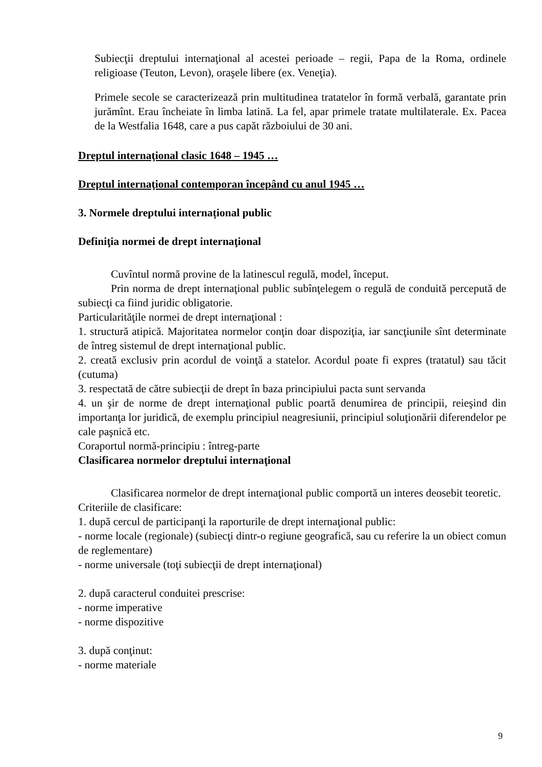Subiecţii dreptului internaţional al acestei perioade – regii, Papa de la Roma, ordinele religioase (Teuton, Levon), oraşele libere (ex. Veneţia).
Primele secole se caracterizează prin multitudinea tratatelor în formă verbală, garantate prin jurămînt. Erau încheiate în limba latină. La fel, apar primele tratate multilaterale. Ex. Pacea de la Westfalia 1648, care a pus capăt războiului de 30 ani.
Dreptul internaţional clasic 1648 – 1945 …
Dreptul internaţional contemporan începând cu anul 1945 …
3. Normele dreptului internațional public
Definiţia normei de drept internaţional
Cuvîntul normă provine de la latinescul regulă, model, început.
Prin norma de drept internaţional public subînţelegem o regulă de conduită percepută de subiecţi ca fiind juridic obligatorie.
Particularităţile normei de drept internaţional :
1. structură atipică. Majoritatea normelor conţin doar dispoziţia, iar sancţiunile sînt determinate de întreg sistemul de drept internaţional public.
2. creată exclusiv prin acordul de voinţă a statelor. Acordul poate fi expres (tratatul) sau tăcit (cutuma)
3. respectată de către subiecţii de drept în baza principiului pacta sunt servanda
4. un şir de norme de drept internaţional public poartă denumirea de principii, reieşind din importanţa lor juridică, de exemplu principiul neagresiunii, principiul soluţionării diferendelor pe cale paşnică etc.
Coraportul normă-principiu : întreg-parte
Clasificarea normelor dreptului internaţional
Clasificarea normelor de drept internaţional public comportă un interes deosebit teoretic.
Criteriile de clasificare:
1. după cercul de participanţi la raporturile de drept internaţional public:
- norme locale (regionale) (subiecţi dintr-o regiune geografică, sau cu referire la un obiect comun de reglementare)
- norme universale (toţi subiecţii de drept internaţional)
2. după caracterul conduitei prescrise:
- norme imperative
- norme dispozitive
3. după conţinut:
- norme materiale
9